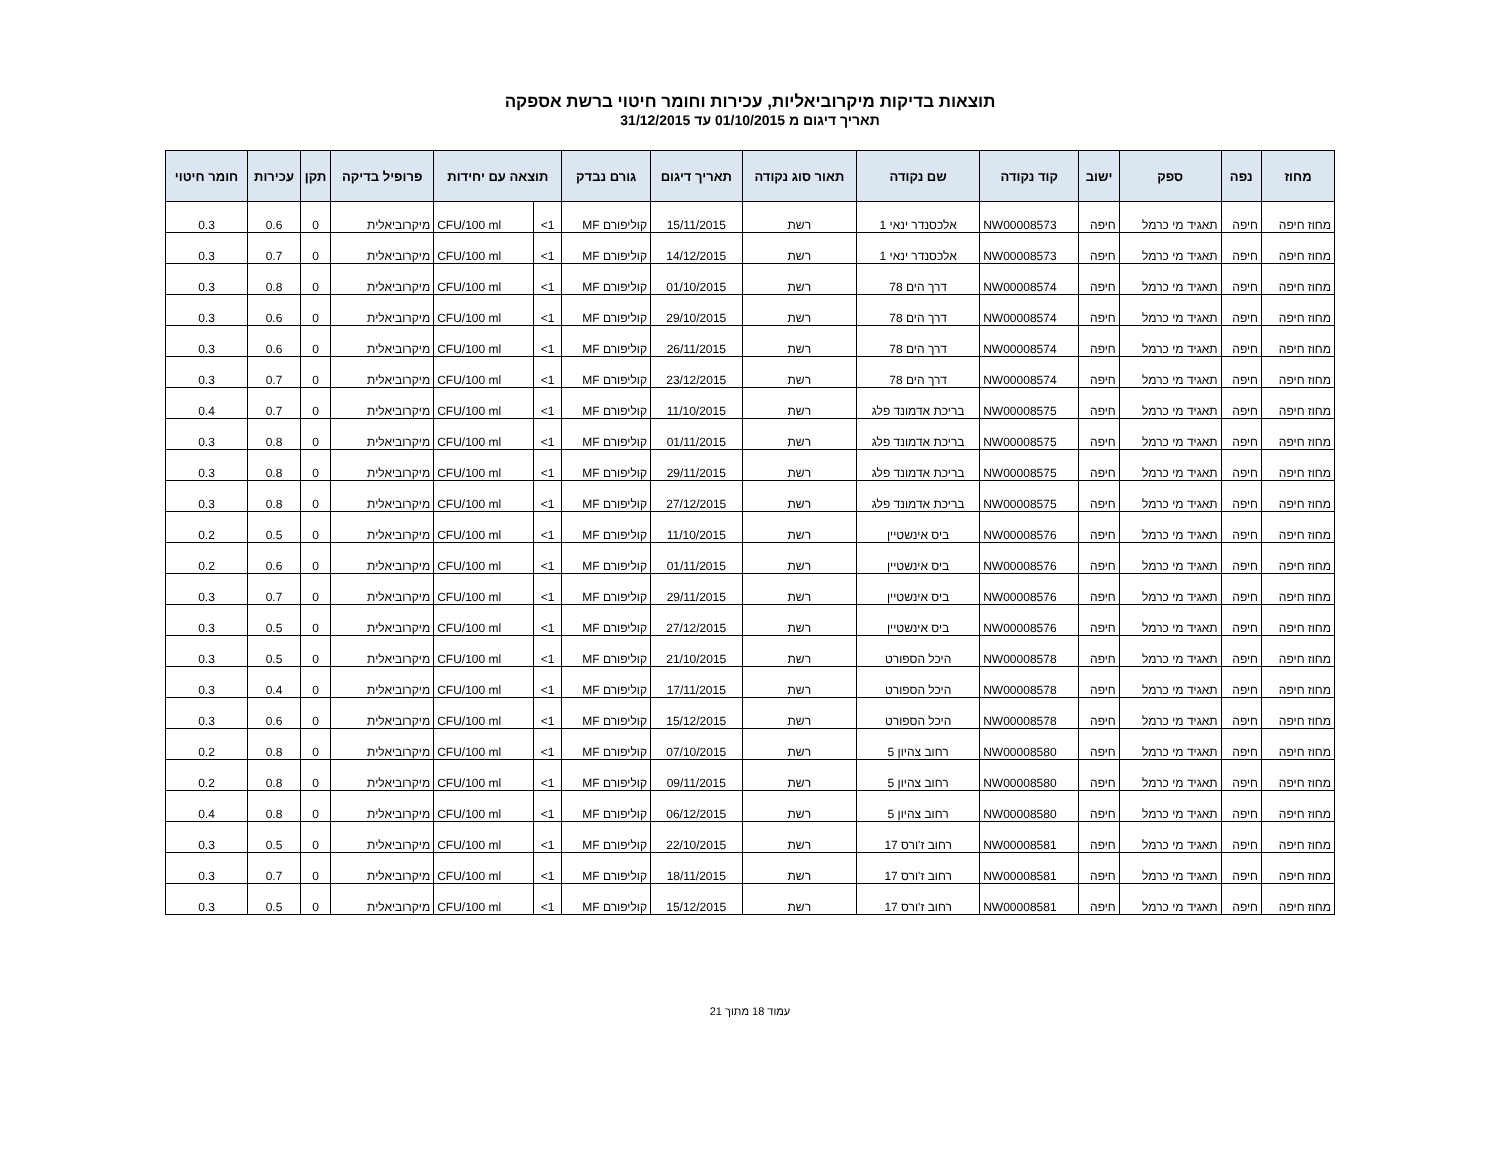תוצאות בדיקות מיקרוביאליות, עכירות וחומר חיטוי ברשת אספקה
תאריך דיגום מ 01/10/2015 עד 31/12/2015
| מחוז | נפה | ספק | ישוב | קוד נקודה | שם נקודה | תאור סוג נקודה | תאריך דיגום | גורם נבדק | תוצאה עם יחידות | | פרופיל בדיקה | תקן | עכירות | חומר חיטוי |
| --- | --- | --- | --- | --- | --- | --- | --- | --- | --- | --- | --- | --- | --- | --- |
| מחוז חיפה | חיפה | תאגיד מי כרמל | חיפה | NW00008573 | אלכסנדר ינאי 1 | רשת | 15/11/2015 | קוליפורם MF | 1> | CFU/100 ml | מיקרוביאלית | 0 | 0.6 | 0.3 |
| מחוז חיפה | חיפה | תאגיד מי כרמל | חיפה | NW00008573 | אלכסנדר ינאי 1 | רשת | 14/12/2015 | קוליפורם MF | 1> | CFU/100 ml | מיקרוביאלית | 0 | 0.7 | 0.3 |
| מחוז חיפה | חיפה | תאגיד מי כרמל | חיפה | NW00008574 | דרך הים 78 | רשת | 01/10/2015 | קוליפורם MF | 1> | CFU/100 ml | מיקרוביאלית | 0 | 0.8 | 0.3 |
| מחוז חיפה | חיפה | תאגיד מי כרמל | חיפה | NW00008574 | דרך הים 78 | רשת | 29/10/2015 | קוליפורם MF | 1> | CFU/100 ml | מיקרוביאלית | 0 | 0.6 | 0.3 |
| מחוז חיפה | חיפה | תאגיד מי כרמל | חיפה | NW00008574 | דרך הים 78 | רשת | 26/11/2015 | קוליפורם MF | 1> | CFU/100 ml | מיקרוביאלית | 0 | 0.6 | 0.3 |
| מחוז חיפה | חיפה | תאגיד מי כרמל | חיפה | NW00008574 | דרך הים 78 | רשת | 23/12/2015 | קוליפורם MF | 1> | CFU/100 ml | מיקרוביאלית | 0 | 0.7 | 0.3 |
| מחוז חיפה | חיפה | תאגיד מי כרמל | חיפה | NW00008575 | בריכת אדמונד פלג | רשת | 11/10/2015 | קוליפורם MF | 1> | CFU/100 ml | מיקרוביאלית | 0 | 0.7 | 0.4 |
| מחוז חיפה | חיפה | תאגיד מי כרמל | חיפה | NW00008575 | בריכת אדמונד פלג | רשת | 01/11/2015 | קוליפורם MF | 1> | CFU/100 ml | מיקרוביאלית | 0 | 0.8 | 0.3 |
| מחוז חיפה | חיפה | תאגיד מי כרמל | חיפה | NW00008575 | בריכת אדמונד פלג | רשת | 29/11/2015 | קוליפורם MF | 1> | CFU/100 ml | מיקרוביאלית | 0 | 0.8 | 0.3 |
| מחוז חיפה | חיפה | תאגיד מי כרמל | חיפה | NW00008575 | בריכת אדמונד פלג | רשת | 27/12/2015 | קוליפורם MF | 1> | CFU/100 ml | מיקרוביאלית | 0 | 0.8 | 0.3 |
| מחוז חיפה | חיפה | תאגיד מי כרמל | חיפה | NW00008576 | ביס אינשטיין | רשת | 11/10/2015 | קוליפורם MF | 1> | CFU/100 ml | מיקרוביאלית | 0 | 0.5 | 0.2 |
| מחוז חיפה | חיפה | תאגיד מי כרמל | חיפה | NW00008576 | ביס אינשטיין | רשת | 01/11/2015 | קוליפורם MF | 1> | CFU/100 ml | מיקרוביאלית | 0 | 0.6 | 0.2 |
| מחוז חיפה | חיפה | תאגיד מי כרמל | חיפה | NW00008576 | ביס אינשטיין | רשת | 29/11/2015 | קוליפורם MF | 1> | CFU/100 ml | מיקרוביאלית | 0 | 0.7 | 0.3 |
| מחוז חיפה | חיפה | תאגיד מי כרמל | חיפה | NW00008576 | ביס אינשטיין | רשת | 27/12/2015 | קוליפורם MF | 1> | CFU/100 ml | מיקרוביאלית | 0 | 0.5 | 0.3 |
| מחוז חיפה | חיפה | תאגיד מי כרמל | חיפה | NW00008578 | היכל הספורט | רשת | 21/10/2015 | קוליפורם MF | 1> | CFU/100 ml | מיקרוביאלית | 0 | 0.5 | 0.3 |
| מחוז חיפה | חיפה | תאגיד מי כרמל | חיפה | NW00008578 | היכל הספורט | רשת | 17/11/2015 | קוליפורם MF | 1> | CFU/100 ml | מיקרוביאלית | 0 | 0.4 | 0.3 |
| מחוז חיפה | חיפה | תאגיד מי כרמל | חיפה | NW00008578 | היכל הספורט | רשת | 15/12/2015 | קוליפורם MF | 1> | CFU/100 ml | מיקרוביאלית | 0 | 0.6 | 0.3 |
| מחוז חיפה | חיפה | תאגיד מי כרמל | חיפה | NW00008580 | רחוב צהיון 5 | רשת | 07/10/2015 | קוליפורם MF | 1> | CFU/100 ml | מיקרוביאלית | 0 | 0.8 | 0.2 |
| מחוז חיפה | חיפה | תאגיד מי כרמל | חיפה | NW00008580 | רחוב צהיון 5 | רשת | 09/11/2015 | קוליפורם MF | 1> | CFU/100 ml | מיקרוביאלית | 0 | 0.8 | 0.2 |
| מחוז חיפה | חיפה | תאגיד מי כרמל | חיפה | NW00008580 | רחוב צהיון 5 | רשת | 06/12/2015 | קוליפורם MF | 1> | CFU/100 ml | מיקרוביאלית | 0 | 0.8 | 0.4 |
| מחוז חיפה | חיפה | תאגיד מי כרמל | חיפה | NW00008581 | רחוב ז'ורס 17 | רשת | 22/10/2015 | קוליפורם MF | 1> | CFU/100 ml | מיקרוביאלית | 0 | 0.5 | 0.3 |
| מחוז חיפה | חיפה | תאגיד מי כרמל | חיפה | NW00008581 | רחוב ז'ורס 17 | רשת | 18/11/2015 | קוליפורם MF | 1> | CFU/100 ml | מיקרוביאלית | 0 | 0.7 | 0.3 |
| מחוז חיפה | חיפה | תאגיד מי כרמל | חיפה | NW00008581 | רחוב ז'ורס 17 | רשת | 15/12/2015 | קוליפורם MF | 1> | CFU/100 ml | מיקרוביאלית | 0 | 0.5 | 0.3 |
עמוד 18 מתוך 21